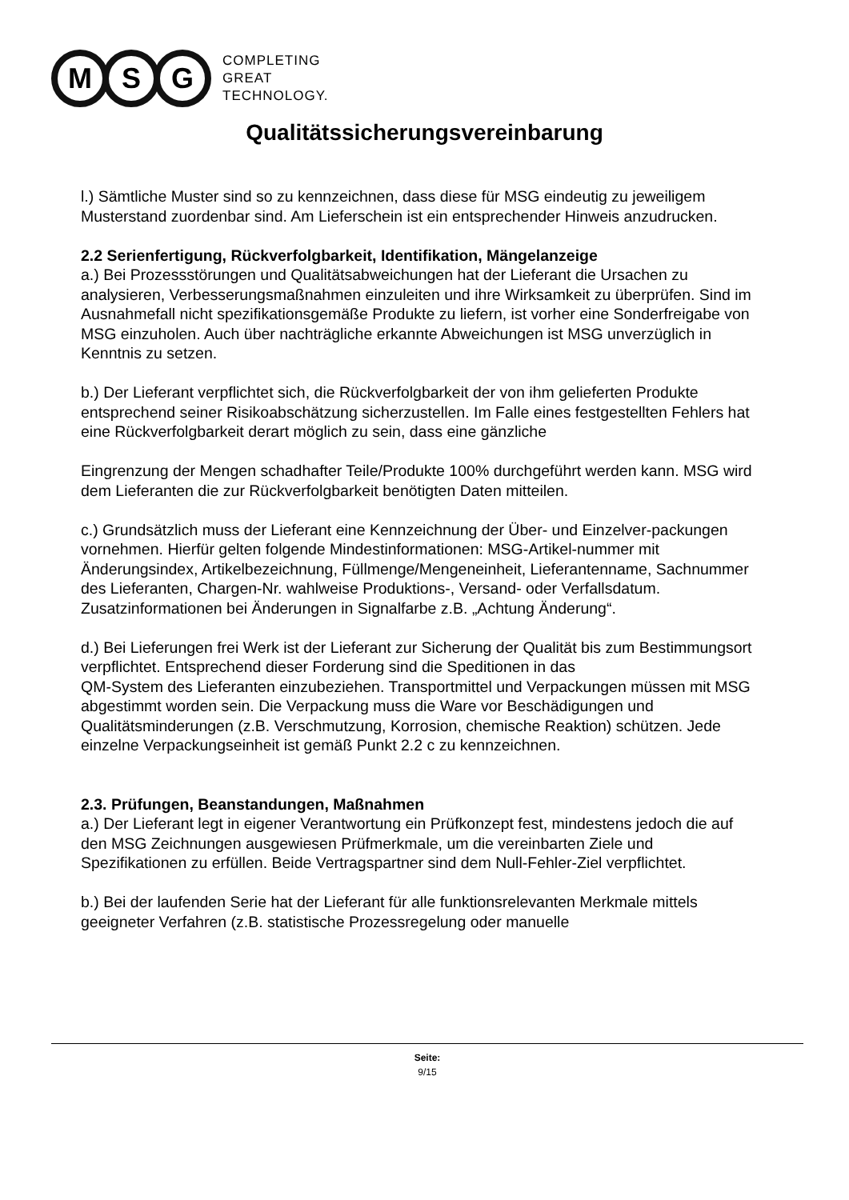M S G
COMPLETING
GREAT
TECHNOLOGY.
Qualitätssicherungsvereinbarung
l.) Sämtliche Muster sind so zu kennzeichnen, dass diese für MSG eindeutig zu jeweiligem Musterstand zuordenbar sind. Am Lieferschein ist ein entsprechender Hinweis anzudrucken.
2.2 Serienfertigung, Rückverfolgbarkeit, Identifikation, Mängelanzeige
a.) Bei Prozessstörungen und Qualitätsabweichungen hat der Lieferant die Ursachen zu analysieren, Verbesserungsmaßnahmen einzuleiten und ihre Wirksamkeit zu überprüfen. Sind im Ausnahmefall nicht spezifikationsgemäße Produkte zu liefern, ist vorher eine Sonderfreigabe von MSG einzuholen. Auch über nachträgliche erkannte Abweichungen ist MSG unverzüglich in Kenntnis zu setzen.
b.) Der Lieferant verpflichtet sich, die Rückverfolgbarkeit der von ihm gelieferten Produkte entsprechend seiner Risikoabschätzung sicherzustellen. Im Falle eines festgestellten Fehlers hat eine Rückverfolgbarkeit derart möglich zu sein, dass eine gänzliche
Eingrenzung der Mengen schadhafter Teile/Produkte 100% durchgeführt werden kann. MSG wird dem Lieferanten die zur Rückverfolgbarkeit benötigten Daten mitteilen.
c.) Grundsätzlich muss der Lieferant eine Kennzeichnung der Über- und Einzelver-packungen vornehmen. Hierfür gelten folgende Mindestinformationen: MSG-Artikel-nummer mit Änderungsindex, Artikelbezeichnung, Füllmenge/Mengeneinheit, Lieferantenname, Sachnummer des Lieferanten, Chargen-Nr. wahlweise Produktions-, Versand- oder Verfallsdatum. Zusatzinformationen bei Änderungen in Signalfarbe z.B. „Achtung Änderung“.
d.) Bei Lieferungen frei Werk ist der Lieferant zur Sicherung der Qualität bis zum Bestimmungsort verpflichtet. Entsprechend dieser Forderung sind die Speditionen in das
QM-System des Lieferanten einzubeziehen. Transportmittel und Verpackungen müssen mit MSG abgestimmt worden sein. Die Verpackung muss die Ware vor Beschädigungen und Qualitätsminderungen (z.B. Verschmutzung, Korrosion, chemische Reaktion) schützen. Jede einzelne Verpackungseinheit ist gemäß Punkt 2.2 c zu kennzeichnen.
2.3. Prüfungen, Beanstandungen, Maßnahmen
a.) Der Lieferant legt in eigener Verantwortung ein Prüfkonzept fest, mindestens jedoch die auf den MSG Zeichnungen ausgewiesen Prüfmerkmale, um die vereinbarten Ziele und Spezifikationen zu erfüllen. Beide Vertragspartner sind dem Null-Fehler-Ziel verpflichtet.
b.) Bei der laufenden Serie hat der Lieferant für alle funktionsrelevanten Merkmale mittels geeigneter Verfahren (z.B. statistische Prozessregelung oder manuelle
Seite:
9/15